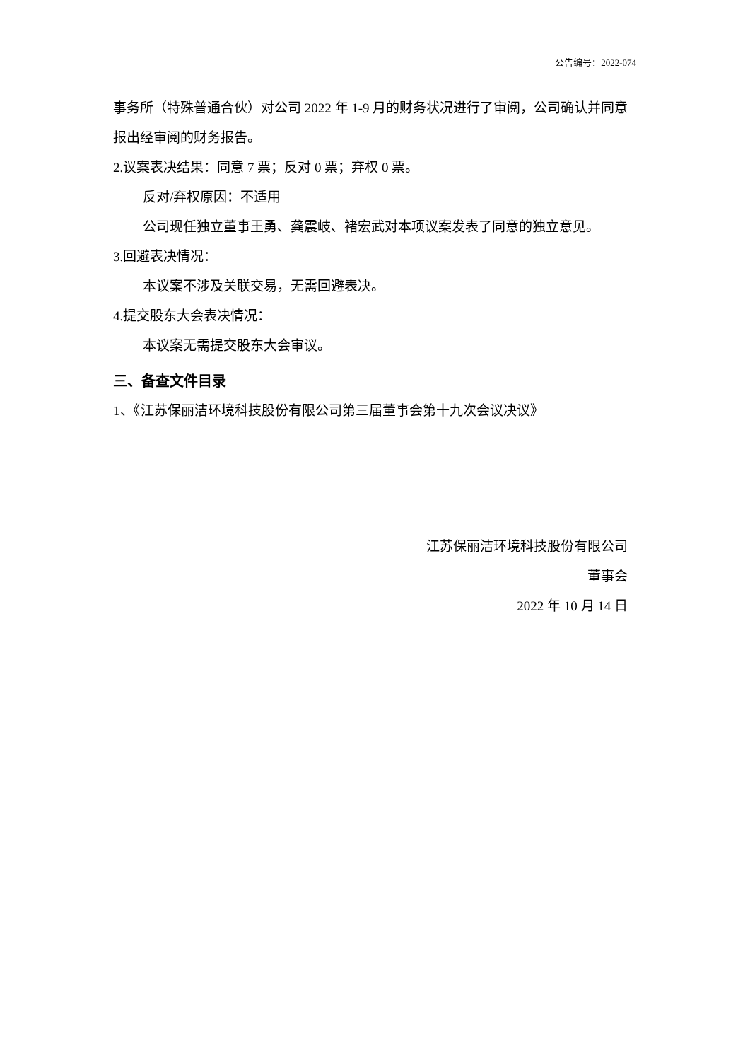公告编号：2022-074
事务所（特殊普通合伙）对公司 2022 年 1-9 月的财务状况进行了审阅，公司确认并同意报出经审阅的财务报告。
2.议案表决结果：同意 7 票；反对 0 票；弃权 0 票。
反对/弃权原因：不适用
公司现任独立董事王勇、龚震岐、褚宏武对本项议案发表了同意的独立意见。
3.回避表决情况：
本议案不涉及关联交易，无需回避表决。
4.提交股东大会表决情况：
本议案无需提交股东大会审议。
三、备查文件目录
1、《江苏保丽洁环境科技股份有限公司第三届董事会第十九次会议决议》
江苏保丽洁环境科技股份有限公司
董事会
2022 年 10 月 14 日